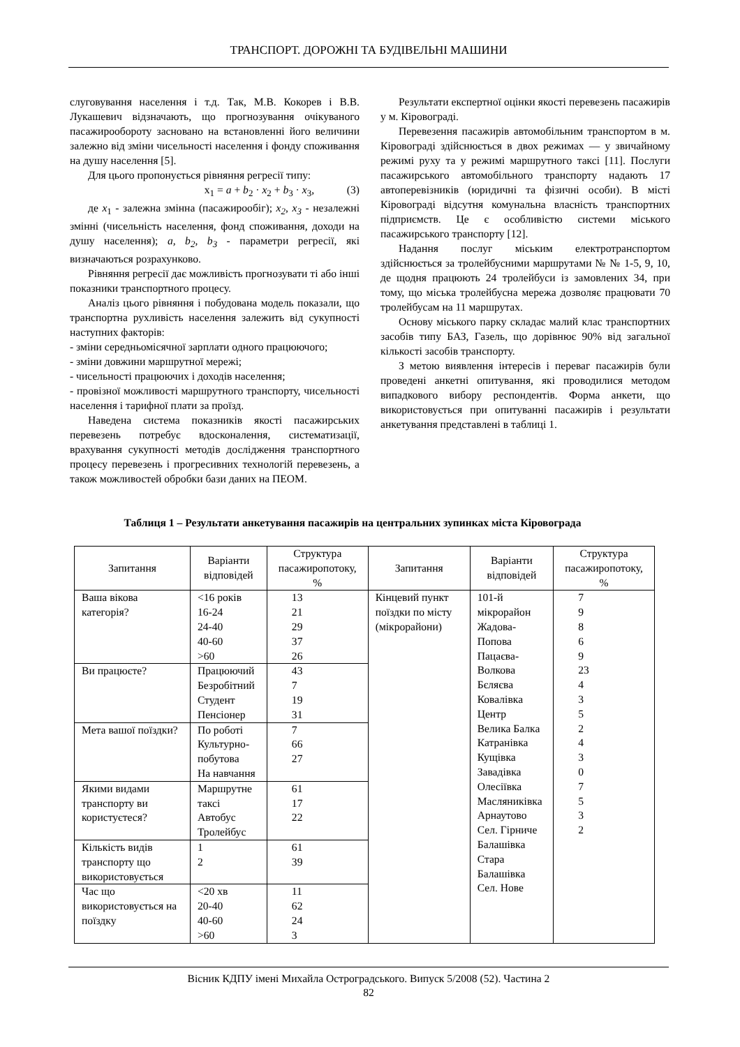ТРАНСПОРТ. ДОРОЖНІ ТА БУДІВЕЛЬНІ МАШИНИ
слуговування населення і т.д. Так, М.В. Кокорев і В.В. Лукашевич відзначають, що прогнозування очікуваного пасажирообороту засновано на встановленні його величини залежно від зміни чисельності населення і фонду споживання на душу населення [5].
Для цього пропонується рівняння регресії типу:
x<sub>1</sub> = a + b<sub>2</sub> · x<sub>2</sub> + b<sub>3</sub> · x<sub>3</sub>, (3)
де x<sub>1</sub> - залежна змінна (пасажирообіг); x<sub>2</sub>, x<sub>3</sub> - незалежні змінні (чисельність населення, фонд споживання, доходи на душу населення); a, b<sub>2</sub>, b<sub>3</sub> - параметри регресії, які визначаються розрахунково.
Рівняння регресії дає можливість прогнозувати ті або інші показники транспортного процесу.
Аналіз цього рівняння і побудована модель показали, що транспортна рухливість населення залежить від сукупності наступних факторів:
- зміни середньомісячної зарплати одного працюючого;
- зміни довжини маршрутної мережі;
- чисельності працюючих і доходів населення;
- провізної можливості маршрутного транспорту, чисельності населення і тарифної плати за проїзд.
Наведена система показників якості пасажирських перевезень потребує вдосконалення, систематизації, врахування сукупності методів дослідження транспортного процесу перевезень і прогресивних технологій перевезень, а також можливостей обробки бази даних на ПЕОМ.
Результати експертної оцінки якості перевезень пасажирів у м. Кіровограді.
Перевезення пасажирів автомобільним транспортом в м. Кіровограді здійснюється в двох режимах — у звичайному режимі руху та у режимі маршрутного таксі [11]. Послуги пасажирського автомобільного транспорту надають 17 автоперевізників (юридичні та фізичні особи). В місті Кіровограді відсутня комунальна власність транспортних підприємств. Це є особливістю системи міського пасажирського транспорту [12].
Надання послуг міським електротранспортом здійснюється за тролейбусними маршрутами № № 1-5, 9, 10, де щодня працюють 24 тролейбуси із замовлених 34, при тому, що міська тролейбусна мережа дозволяє працювати 70 тролейбусам на 11 маршрутах.
Основу міського парку складає малий клас транспортних засобів типу БАЗ, Газель, що дорівнює 90% від загальної кількості засобів транспорту.
З метою виявлення інтересів і переваг пасажирів були проведені анкетні опитування, які проводилися методом випадкового вибору респондентів. Форма анкети, що використовується при опитуванні пасажирів і результати анкетування представлені в таблиці 1.
Таблиця 1 – Результати анкетування пасажирів на центральних зупинках міста Кіровограда
| Запитання | Варіанти відповідей | Структура пасажиропотоку, % | Запитання | Варіанти відповідей | Структура пасажиропотоку, % |
| --- | --- | --- | --- | --- | --- |
| Ваша вікова категорія? | <16 років 16-24 24-40 40-60 >60 | 13 21 29 37 26 | Кінцевий пункт поїздки по місту (мікрорайони) | 101-й мікрорайон Жадова-Попова Пацаєва-Волкова Бєляєва Ковалівка Центр Велика Балка Катранівка Кущівка Завадівка Олесіївка Масляниківка Арнаутово Сел. Гірниче Балашівка Стара Балашівка Сел. Нове | 7 9 8 6 9 23 4 3 5 2 4 3 0 7 5 3 2 |
| Ви працюєте? | Працюючий Безробітний Студент Пенсіонер | 43 7 19 31 | | | |
| Мета вашої поїздки? | По роботі Культурно-побутова На навчання | 7 66 27 | | | |
| Якими видами транспорту ви користуєтеся? | Маршрутне таксі Автобус Тролейбус | 61 17 22 | | | |
| Кількість видів транспорту що використовується | 1 2 | 61 39 | | | |
| Час що використовується на поїздку | <20 хв 20-40 40-60 >60 | 11 62 24 3 | | | |
Вісник КДПУ імені Михайла Остроградського. Випуск 5/2008 (52). Частина 2
82